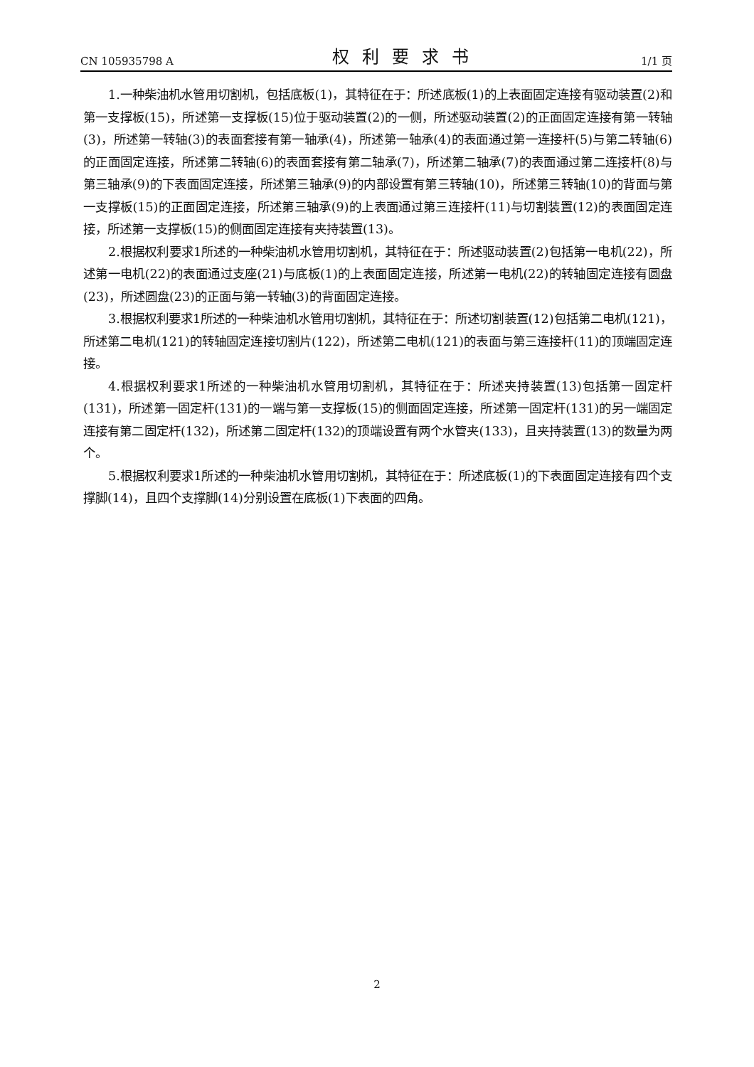CN 105935798 A 权利要求书 1/1 页
1.一种柴油机水管用切割机，包括底板(1)，其特征在于：所述底板(1)的上表面固定连接有驱动装置(2)和第一支撑板(15)，所述第一支撑板(15)位于驱动装置(2)的一侧，所述驱动装置(2)的正面固定连接有第一转轴(3)，所述第一转轴(3)的表面套接有第一轴承(4)，所述第一轴承(4)的表面通过第一连接杆(5)与第二转轴(6)的正面固定连接，所述第二转轴(6)的表面套接有第二轴承(7)，所述第二轴承(7)的表面通过第二连接杆(8)与第三轴承(9)的下表面固定连接，所述第三轴承(9)的内部设置有第三转轴(10)，所述第三转轴(10)的背面与第一支撑板(15)的正面固定连接，所述第三轴承(9)的上表面通过第三连接杆(11)与切割装置(12)的表面固定连接，所述第一支撑板(15)的侧面固定连接有夹持装置(13)。
2.根据权利要求1所述的一种柴油机水管用切割机，其特征在于：所述驱动装置(2)包括第一电机(22)，所述第一电机(22)的表面通过支座(21)与底板(1)的上表面固定连接，所述第一电机(22)的转轴固定连接有圆盘(23)，所述圆盘(23)的正面与第一转轴(3)的背面固定连接。
3.根据权利要求1所述的一种柴油机水管用切割机，其特征在于：所述切割装置(12)包括第二电机(121)，所述第二电机(121)的转轴固定连接切割片(122)，所述第二电机(121)的表面与第三连接杆(11)的顶端固定连接。
4.根据权利要求1所述的一种柴油机水管用切割机，其特征在于：所述夹持装置(13)包括第一固定杆(131)，所述第一固定杆(131)的一端与第一支撑板(15)的侧面固定连接，所述第一固定杆(131)的另一端固定连接有第二固定杆(132)，所述第二固定杆(132)的顶端设置有两个水管夹(133)，且夹持装置(13)的数量为两个。
5.根据权利要求1所述的一种柴油机水管用切割机，其特征在于：所述底板(1)的下表面固定连接有四个支撑脚(14)，且四个支撑脚(14)分别设置在底板(1)下表面的四角。
2